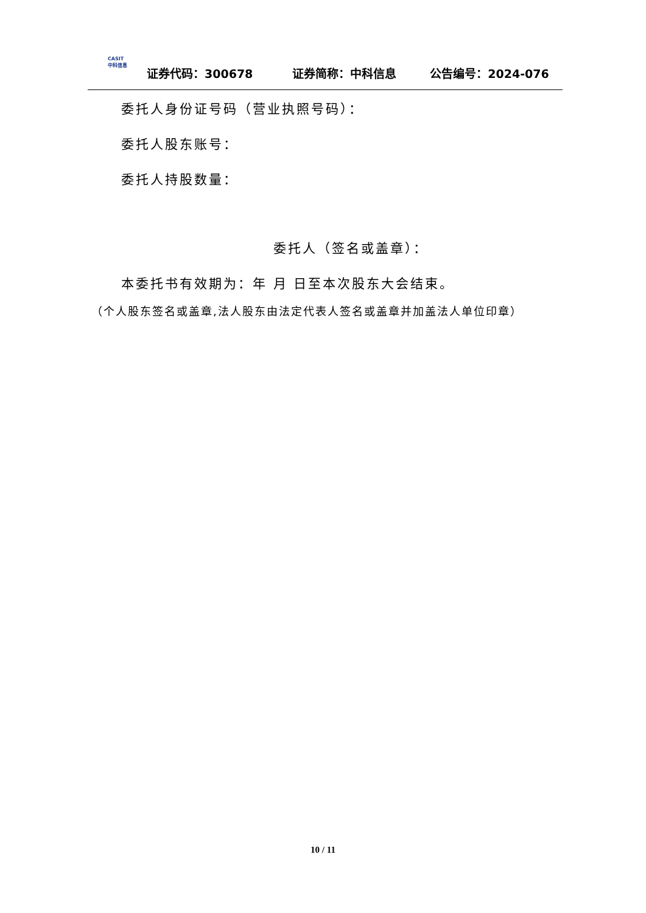CASIT
中科信息
证券代码：300678
证券简称：中科信息
公告编号：2024-076
委托人身份证号码（营业执照号码）：
委托人股东账号：
委托人持股数量：
委托人（签名或盖章）：
本委托书有效期为：年 月 日至本次股东大会结束。
（个人股东签名或盖章,法人股东由法定代表人签名或盖章并加盖法人单位印章）
10 / 11